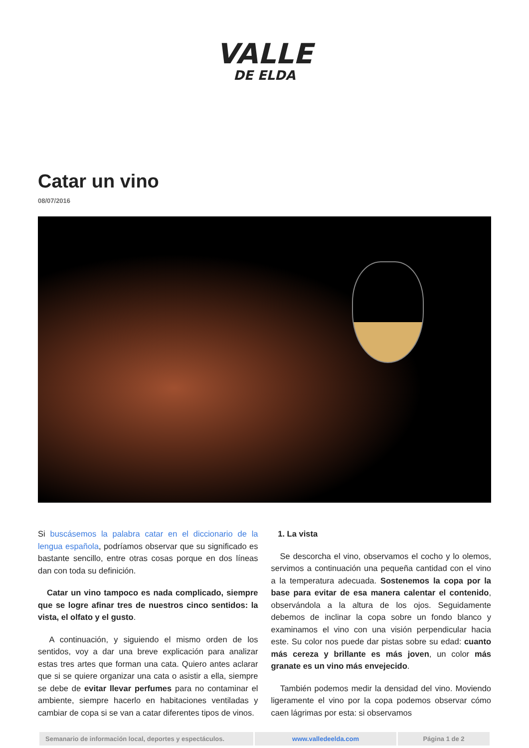VALLE
DE ELDA
Catar un vino
08/07/2016
Si buscásemos la palabra catar en el diccionario de la lengua española, podríamos observar que su significado es bastante sencillo, entre otras cosas porque en dos líneas dan con toda su definición.
Catar un vino tampoco es nada complicado, siempre que se logre afinar tres de nuestros cinco sentidos: la vista, el olfato y el gusto.
A continuación, y siguiendo el mismo orden de los sentidos, voy a dar una breve explicación para analizar estas tres artes que forman una cata. Quiero antes aclarar que si se quiere organizar una cata o asistir a ella, siempre se debe de evitar llevar perfumes para no contaminar el ambiente, siempre hacerlo en habitaciones ventiladas y cambiar de copa si se van a catar diferentes tipos de vinos.
1. La vista
Se descorcha el vino, observamos el cocho y lo olemos, servimos a continuación una pequeña cantidad con el vino a la temperatura adecuada. Sostenemos la copa por la base para evitar de esa manera calentar el contenido, observándola a la altura de los ojos. Seguidamente debemos de inclinar la copa sobre un fondo blanco y examinamos el vino con una visión perpendicular hacia este. Su color nos puede dar pistas sobre su edad: cuanto más cereza y brillante es más joven, un color más granate es un vino más envejecido.
También podemos medir la densidad del vino. Moviendo ligeramente el vino por la copa podemos observar cómo caen lágrimas por esta: si observamos
| Semanario de información local, deportes y espectáculos. | www.valledeelda.com | Página 1 de 2 |